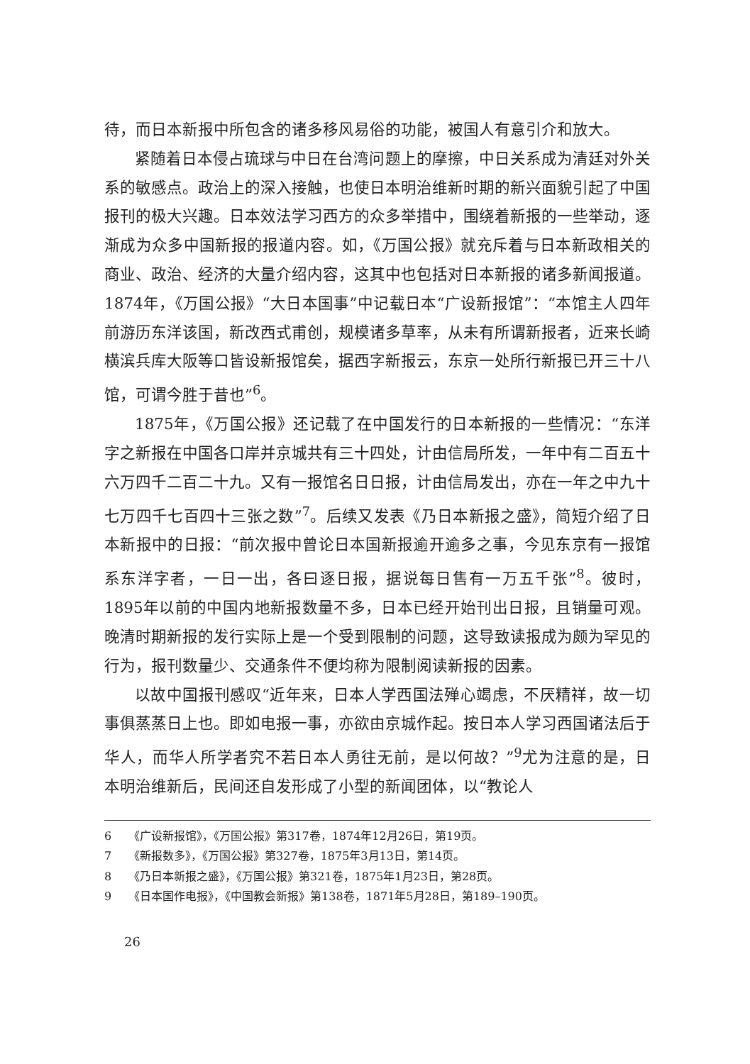待，而日本新报中所包含的诸多移风易俗的功能，被国人有意引介和放大。
紧随着日本侵占琉球与中日在台湾问题上的摩擦，中日关系成为清廷对外关系的敏感点。政治上的深入接触，也使日本明治维新时期的新兴面貌引起了中国报刊的极大兴趣。日本效法学习西方的众多举措中，围绕着新报的一些举动，逐渐成为众多中国新报的报道内容。如，《万国公报》就充斥着与日本新政相关的商业、政治、经济的大量介绍内容，这其中也包括对日本新报的诸多新闻报道。1874年，《万国公报》“大日本国事”中记载日本“广设新报馆”：“本馆主人四年前游历东洋该国，新改西式甫创，规模诸多草率，从未有所谓新报者，近来长崎横滨兵库大阪等口皆设新报馆矣，据西字新报云，东京一处所行新报已开三十八馆，可谓今胜于昔也”<sup>6</sup>。
1875年，《万国公报》还记载了在中国发行的日本新报的一些情况：“东洋字之新报在中国各口岸并京城共有三十四处，计由信局所发，一年中有二百五十六万四千二百二十九。又有一报馆名日日报，计由信局发出，亦在一年之中九十七万四千七百四十三张之数”<sup>7</sup>。后续又发表《乃日本新报之盛》，简短介绍了日本新报中的日报：“前次报中曾论日本国新报逾开逾多之事，今见东京有一报馆系东洋字者，一日一出，各曰逐日报，据说每日售有一万五千张”<sup>8</sup>。彼时，1895年以前的中国内地新报数量不多，日本已经开始刊出日报，且销量可观。晚清时期新报的发行实际上是一个受到限制的问题，这导致读报成为颇为罕见的行为，报刊数量少、交通条件不便均称为限制阅读新报的因素。
以故中国报刊感叹“近年来，日本人学西国法殚心竭虑，不厌精祥，故一切事俱蒸蒸日上也。即如电报一事，亦欲由京城作起。按日本人学习西国诸法后于华人，而华人所学者究不若日本人勇往无前，是以何故？”<sup>9</sup>尤为注意的是，日本明治维新后，民间还自发形成了小型的新闻团体，以“教论人
6 《广设新报馆》，《万国公报》第317卷，1874年12月26日，第19页。
7 《新报数多》，《万国公报》第327卷，1875年3月13日，第14页。
8 《乃日本新报之盛》，《万国公报》第321卷，1875年1月23日，第28页。
9 《日本国作电报》，《中国教会新报》第138卷，1871年5月28日，第189–190页。
26